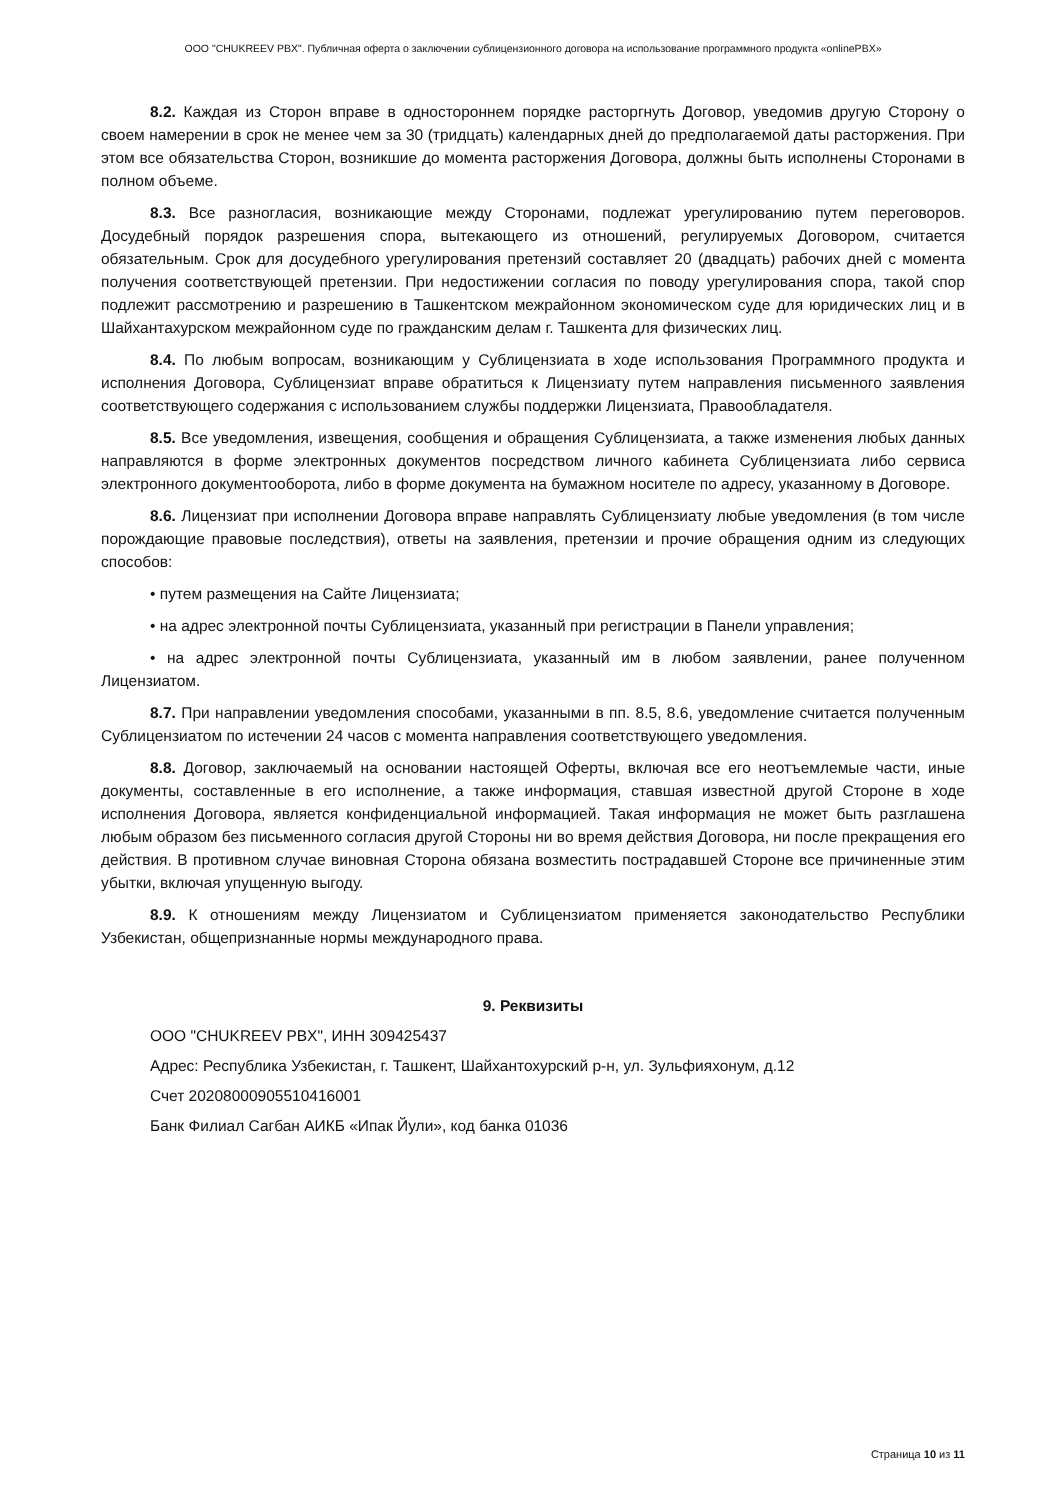ООО "CHUKREEV PBX". Публичная оферта о заключении сублицензионного договора на использование программного продукта «onlinePBX»
8.2. Каждая из Сторон вправе в одностороннем порядке расторгнуть Договор, уведомив другую Сторону о своем намерении в срок не менее чем за 30 (тридцать) календарных дней до предполагаемой даты расторжения. При этом все обязательства Сторон, возникшие до момента расторжения Договора, должны быть исполнены Сторонами в полном объеме.
8.3. Все разногласия, возникающие между Сторонами, подлежат урегулированию путем переговоров. Досудебный порядок разрешения спора, вытекающего из отношений, регулируемых Договором, считается обязательным. Срок для досудебного урегулирования претензий составляет 20 (двадцать) рабочих дней с момента получения соответствующей претензии. При недостижении согласия по поводу урегулирования спора, такой спор подлежит рассмотрению и разрешению в Ташкентском межрайонном экономическом суде для юридических лиц и в Шайхантахурском межрайонном суде по гражданским делам г. Ташкента для физических лиц.
8.4. По любым вопросам, возникающим у Сублицензиата в ходе использования Программного продукта и исполнения Договора, Сублицензиат вправе обратиться к Лицензиату путем направления письменного заявления соответствующего содержания с использованием службы поддержки Лицензиата, Правообладателя.
8.5. Все уведомления, извещения, сообщения и обращения Сублицензиата, а также изменения любых данных направляются в форме электронных документов посредством личного кабинета Сублицензиата либо сервиса электронного документооборота, либо в форме документа на бумажном носителе по адресу, указанному в Договоре.
8.6. Лицензиат при исполнении Договора вправе направлять Сублицензиату любые уведомления (в том числе порождающие правовые последствия), ответы на заявления, претензии и прочие обращения одним из следующих способов:
• путем размещения на Сайте Лицензиата;
• на адрес электронной почты Сублицензиата, указанный при регистрации в Панели управления;
• на адрес электронной почты Сублицензиата, указанный им в любом заявлении, ранее полученном Лицензиатом.
8.7. При направлении уведомления способами, указанными в пп. 8.5, 8.6, уведомление считается полученным Сублицензиатом по истечении 24 часов с момента направления соответствующего уведомления.
8.8. Договор, заключаемый на основании настоящей Оферты, включая все его неотъемлемые части, иные документы, составленные в его исполнение, а также информация, ставшая известной другой Стороне в ходе исполнения Договора, является конфиденциальной информацией. Такая информация не может быть разглашена любым образом без письменного согласия другой Стороны ни во время действия Договора, ни после прекращения его действия. В противном случае виновная Сторона обязана возместить пострадавшей Стороне все причиненные этим убытки, включая упущенную выгоду.
8.9. К отношениям между Лицензиатом и Сублицензиатом применяется законодательство Республики Узбекистан, общепризнанные нормы международного права.
9. Реквизиты
ООО "CHUKREEV PBX", ИНН 309425437
Адрес: Республика Узбекистан, г. Ташкент, Шайхантохурский р-н, ул. Зульфияхонум, д.12
Счет 20208000905510416001
Банк Филиал Сагбан АИКБ «Ипак Йули», код банка 01036
Страница 10 из 11